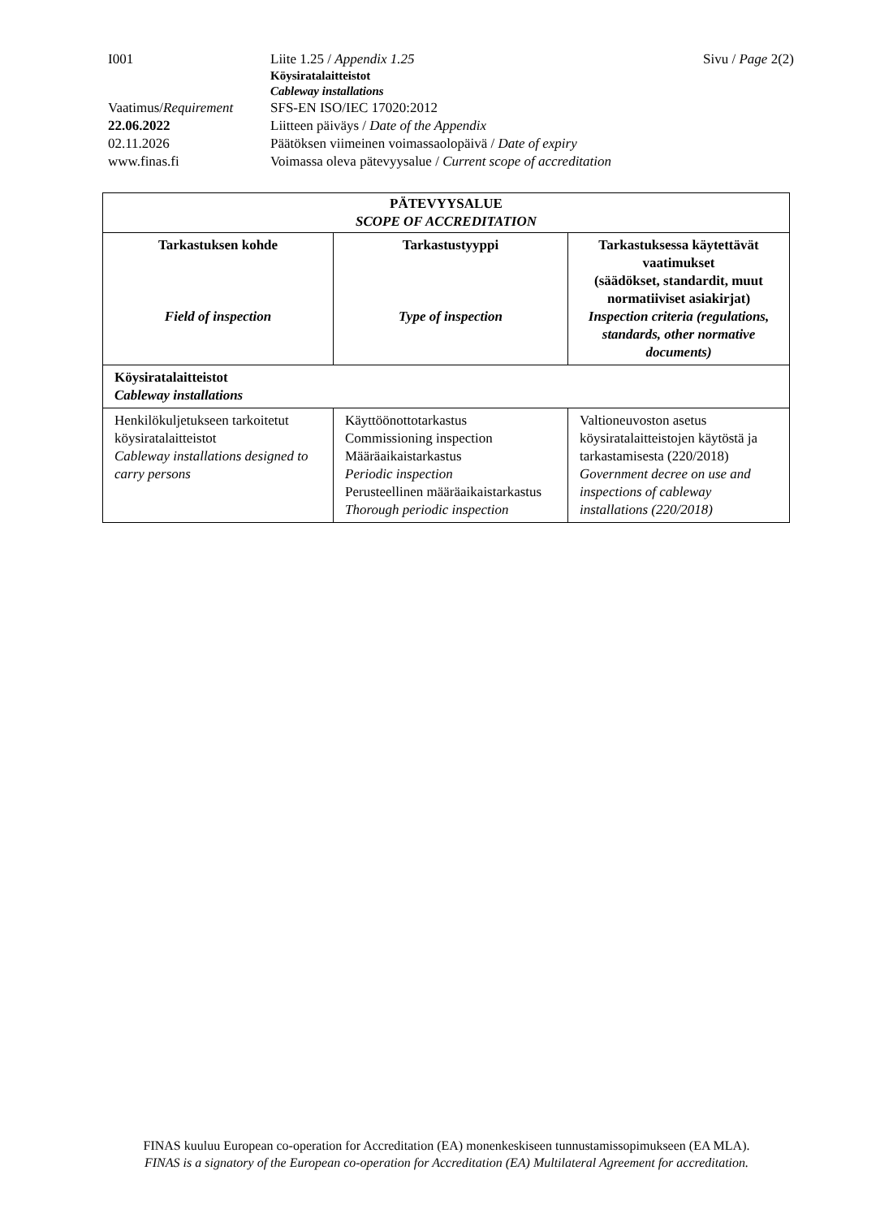| I001 | Liite 1.25 / Appendix 1.25 | Sivu / Page 2(2) |
| | Köysiratalaitteistot Cableway installations | |
| Vaatimus/ Requirement | SFS-EN ISO/IEC 17020:2012 | |
| 22.06.2022 | Liitteen päiväys / Date of the Appendix | |
| 02.11.2026 | Päätöksen viimeinen voimassaolopäivä / Date of expiry | |
| www.finas.fi | Voimassa oleva pätevyysalue / Current scope of accreditation | |
| PÄTEVYYSALUE SCOPE OF ACCREDITATION | | |
| --- | --- | --- |
| Tarkastuksen kohde Field of inspection | Tarkastustyyppi Type of inspection | Tarkastuksessa käytettävät vaatimukset (säädökset, standardit, muut normatiiviset asiakirjat) Inspection criteria (regulations, standards, other normative documents) |
| Köysiratalaitteistot Cableway installations | | |
| Henkilökuljetukseen tarkoitetut köysiratalaitteistot Cableway installations designed to carry persons | Käyttöönottotarkastus Commissioning inspection Määräaikaistarkastus Periodic inspection Perusteellinen määräaikaistarkastus Thorough periodic inspection | Valtioneuvoston asetus köysiratalaitteistojen käytöstä ja tarkastamisesta (220/2018) Government decree on use and inspections of cableway installations (220/2018) |
FINAS kuuluu European co-operation for Accreditation (EA) monenkeskiseen tunnustamissopimukseen (EA MLA).
FINAS is a signatory of the European co-operation for Accreditation (EA) Multilateral Agreement for accreditation.